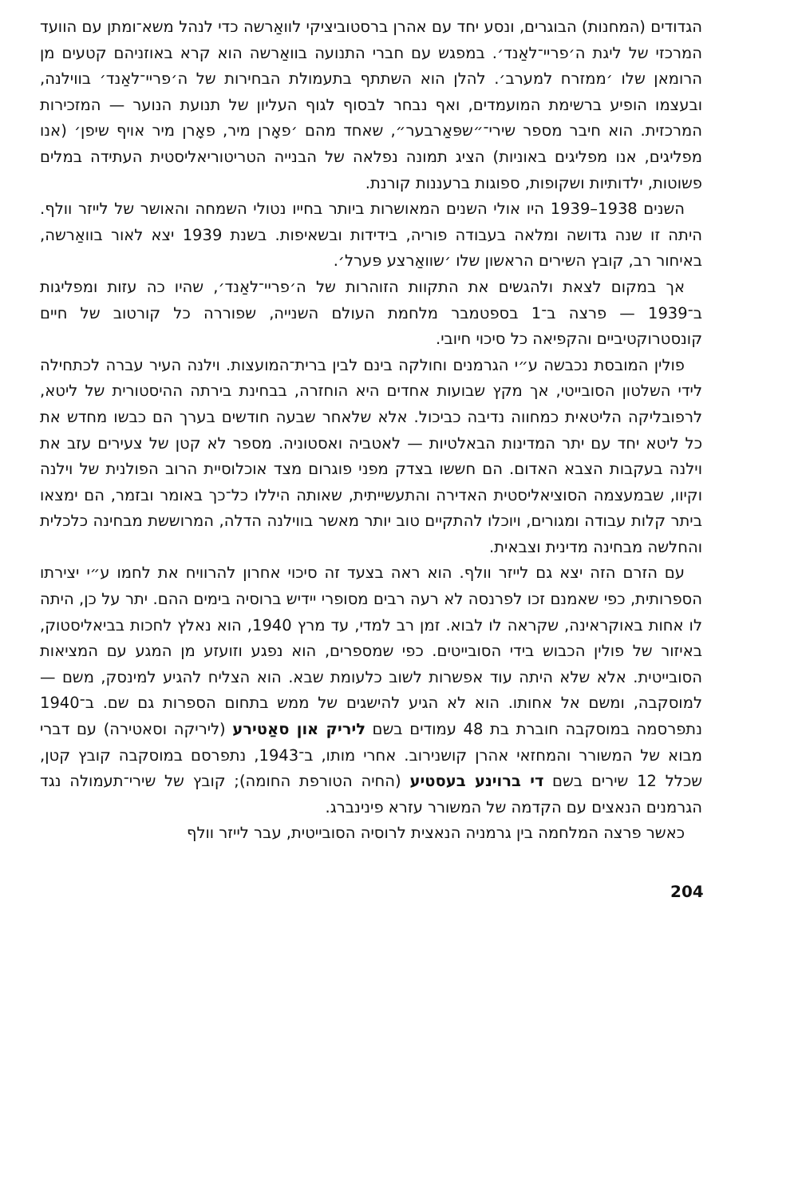הגדודים (המחנות) הבוגרים, ונסע יחד עם אהרן ברסטוביציקי לוואַרשה כדי לנהל משא־ומתן עם הוועד המרכזי של ליגת ה׳פריי־לאַנד׳. במפגש עם חברי התנועה בוואַרשה הוא קרא באוזניהם קטעים מן הרומאן שלו ׳ממזרח למערב׳. להלן הוא השתתף בתעמולת הבחירות של ה׳פריי־לאַנד׳ בווילנה, ובעצמו הופיע ברשימת המועמדים, ואף נבחר לבסוף לגוף העליון של תנועת הנוער — המזכירות המרכזית. הוא חיבר מספר שירי־״שפּאַרבער״, שאחד מהם ׳פאָרן מיר, פאָרן מיר אויף שיפן׳ (אנו מפליגים, אנו מפליגים באוניות) הציג תמונה נפלאה של הבנייה הטריטוריאליסטית העתידה במלים פשוטות, ילדותיות ושקופות, ספוגות ברעננות קורנת.
השנים 1938–1939 היו אולי השנים המאושרות ביותר בחייו נטולי השמחה והאושר של לייזר וולף. היתה זו שנה גדושה ומלאה בעבודה פוריה, בידידות ובשאיפות. בשנת 1939 יצא לאור בוואַרשה, באיחור רב, קובץ השירים הראשון שלו ׳שוואַרצע פּערל׳.
אך במקום לצאת ולהגשים את התקוות הזוהרות של ה׳פריי־לאַנד׳, שהיו כה עזות ומפליגות ב־1939 — פרצה ב־1 בספטמבר מלחמת העולם השנייה, שפוררה כל קורטוב של חיים קונסטרוקטיביים והקפיאה כל סיכוי חיובי.
פולין המובסת נכבשה ע״י הגרמנים וחולקה בינם לבין ברית־המועצות. וילנה העיר עברה לכתחילה לידי השלטון הסובייטי, אך מקץ שבועות אחדים היא הוחזרה, בבחינת בירתה ההיסטורית של ליטא, לרפובליקה הליטאית כמחווה נדיבה כביכול. אלא שלאחר שבעה חודשים בערך הם כבשו מחדש את כל ליטא יחד עם יתר המדינות הבאלטיות — לאטביה ואסטוניה. מספר לא קטן של צעירים עזב את וילנה בעקבות הצבא האדום. הם חששו בצדק מפני פוגרום מצד אוכלוסיית הרוב הפולנית של וילנה וקיוו, שבמעצמה הסוציאליסטית האדירה והתעשייתית, שאותה היללו כל־כך באומר ובזמר, הם ימצאו ביתר קלות עבודה ומגורים, ויוכלו להתקיים טוב יותר מאשר בווילנה הדלה, המרוששת מבחינה כלכלית והחלשה מבחינה מדינית וצבאית.
עם הזרם הזה יצא גם לייזר וולף. הוא ראה בצעד זה סיכוי אחרון להרוויח את לחמו ע״י יצירתו הספרותית, כפי שאמנם זכו לפרנסה לא רעה רבים מסופרי יידיש ברוסיה בימים ההם. יתר על כן, היתה לו אחות באוקראינה, שקראה לו לבוא. זמן רב למדי, עד מרץ 1940, הוא נאלץ לחכות בביאליסטוק, באיזור של פולין הכבוש בידי הסובייטים. כפי שמספרים, הוא נפגע וזועזע מן המגע עם המציאות הסובייטית. אלא שלא היתה עוד אפשרות לשוב כלעומת שבא. הוא הצליח להגיע למינסק, משם — למוסקבה, ומשם אל אחותו. הוא לא הגיע להישגים של ממש בתחום הספרות גם שם. ב־1940 נתפרסמה במוסקבה חוברת בת 48 עמודים בשם ליריק און סאַטירע (ליריקה וסאטירה) עם דברי מבוא של המשורר והמחזאי אהרן קושנירוב. אחרי מותו, ב־1943, נתפרסם במוסקבה קובץ קטן, שכלל 12 שירים בשם די ברוינע בעסטיע (החיה הטורפת החומה); קובץ של שירי־תעמולה נגד הגרמנים הנאצים עם הקדמה של המשורר עזרא פינינברג.
כאשר פרצה המלחמה בין גרמניה הנאצית לרוסיה הסובייטית, עבר לייזר וולף
204